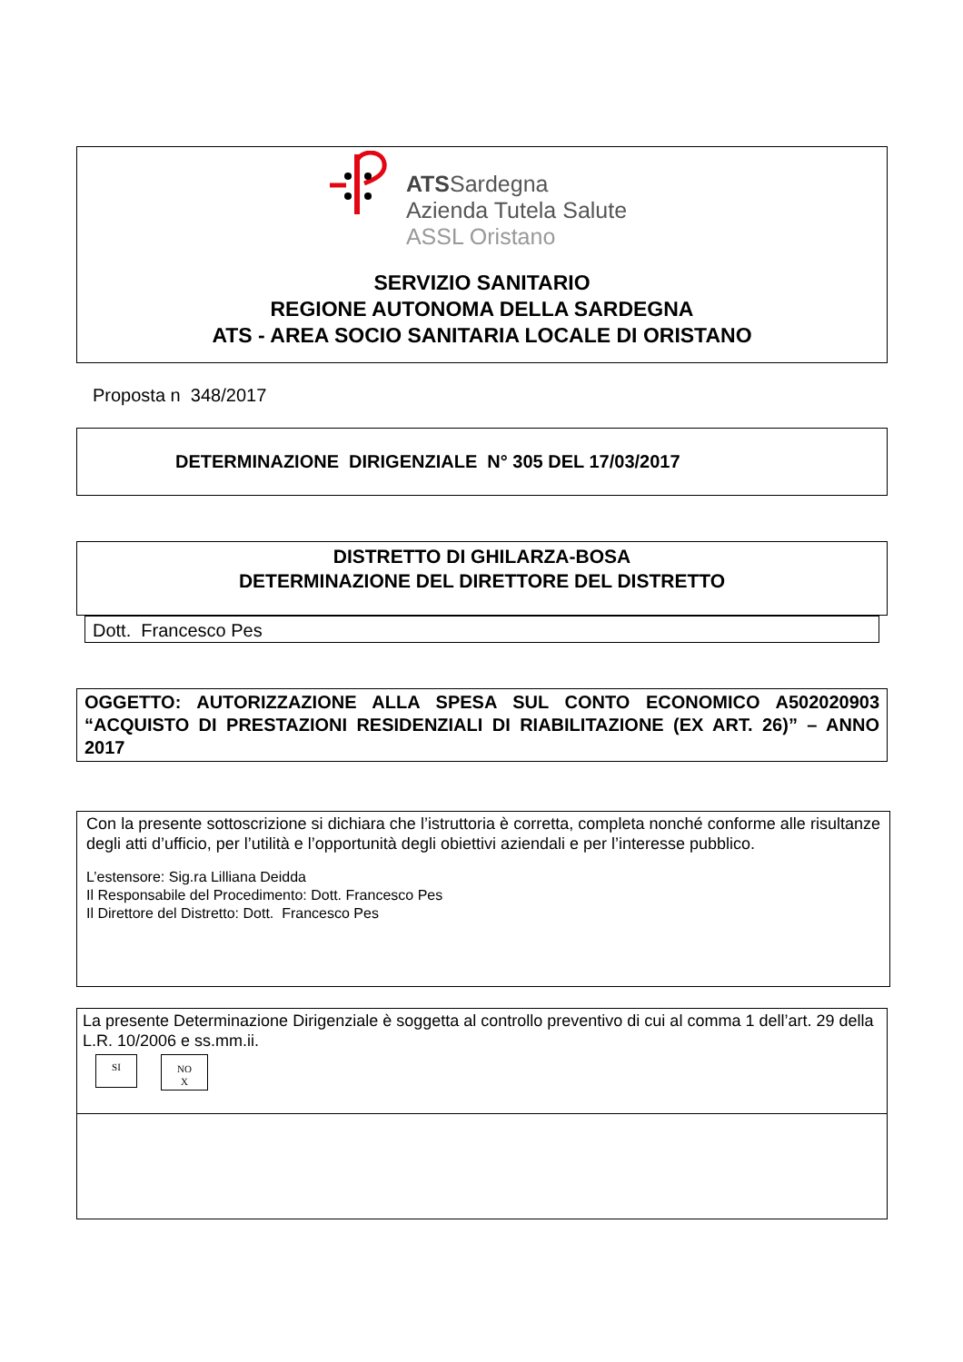ATSSardegna
Azienda Tutela Salute
ASSL Oristano
SERVIZIO SANITARIO
REGIONE AUTONOMA DELLA SARDEGNA
ATS - AREA SOCIO SANITARIA LOCALE DI ORISTANO
Proposta n 348/2017
DETERMINAZIONE DIRIGENZIALE N° 305 DEL 17/03/2017
DISTRETTO DI GHILARZA-BOSA
DETERMINAZIONE DEL DIRETTORE DEL DISTRETTO
Dott. Francesco Pes
OGGETTO: AUTORIZZAZIONE ALLA SPESA SUL CONTO ECONOMICO A502020903 “ACQUISTO DI PRESTAZIONI RESIDENZIALI DI RIABILITAZIONE (EX ART. 26)” – ANNO 2017
Con la presente sottoscrizione si dichiara che l’istruttoria è corretta, completa nonché conforme alle risultanze degli atti d’ufficio, per l’utilità e l’opportunità degli obiettivi aziendali e per l’interesse pubblico.
L’estensore: Sig.ra Lilliana Deidda
Il Responsabile del Procedimento: Dott. Francesco Pes
Il Direttore del Distretto: Dott. Francesco Pes
La presente Determinazione Dirigenziale è soggetta al controllo preventivo di cui al comma 1 dell’art. 29 della L.R. 10/2006 e ss.mm.ii.
SI
NO
X